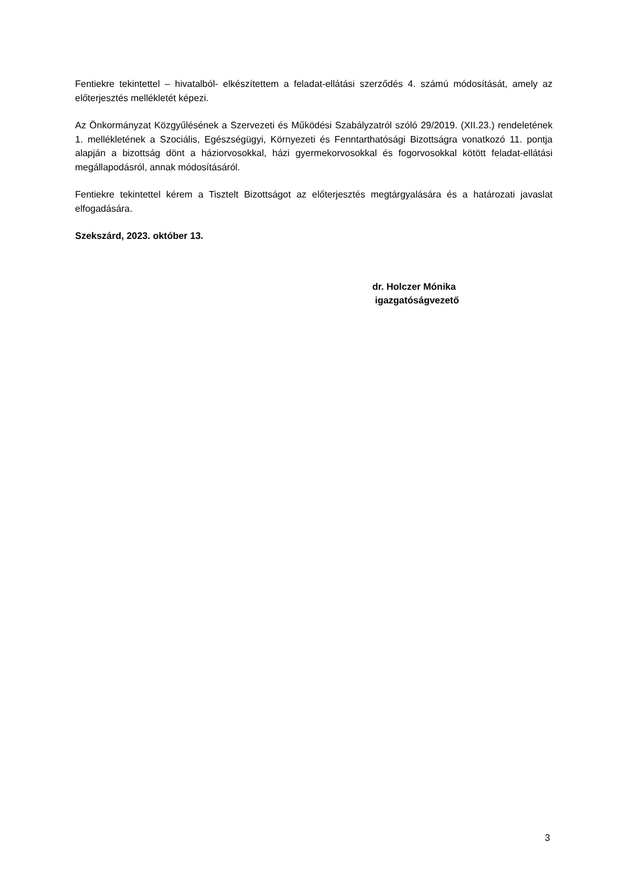Fentiekre tekintettel – hivatalból- elkészítettem a feladat-ellátási szerződés 4. számú módosítását, amely az előterjesztés mellékletét képezi.
Az Önkormányzat Közgyűlésének a Szervezeti és Működési Szabályzatról szóló 29/2019. (XII.23.) rendeletének 1. mellékletének a Szociális, Egészségügyi, Környezeti és Fenntarthatósági Bizottságra vonatkozó 11. pontja alapján a bizottság dönt a háziorvosokkal, házi gyermekorvosokkal és fogorvosokkal kötött feladat-ellátási megállapodásról, annak módosításáról.
Fentiekre tekintettel kérem a Tisztelt Bizottságot az előterjesztés megtárgyalására és a határozati javaslat elfogadására.
Szekszárd, 2023. október 13.
dr. Holczer Mónika
igazgatóságvezető
3